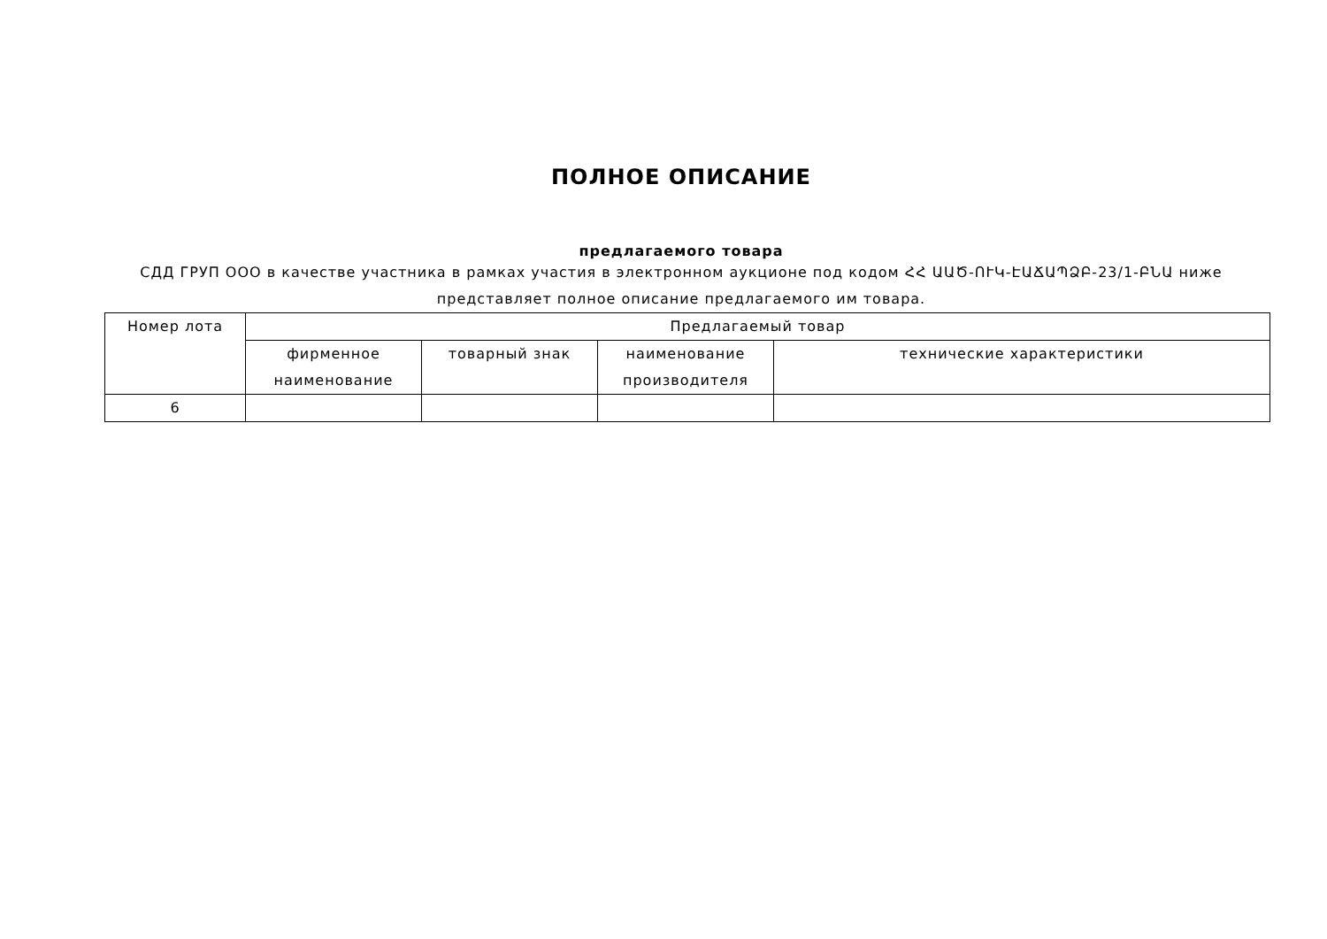ПОЛНОЕ ОПИСАНИЕ
предлагаемого товара
СДД ГРУП ООО в качестве участника в рамках участия в электронном аукционе под кодом ՀՀ ԱԱԾ-ՈՒԿ-ԷԱՃԱՊՁԲ-23/1-ԲՆԱ ниже представляет полное описание предлагаемого им товара.
| Номер лота | Предлагаемый товар | | | |
| --- | --- | --- | --- | --- |
| | фирменное наименование | товарный знак | наименование производителя | технические характеристики |
| 6 | | | | |